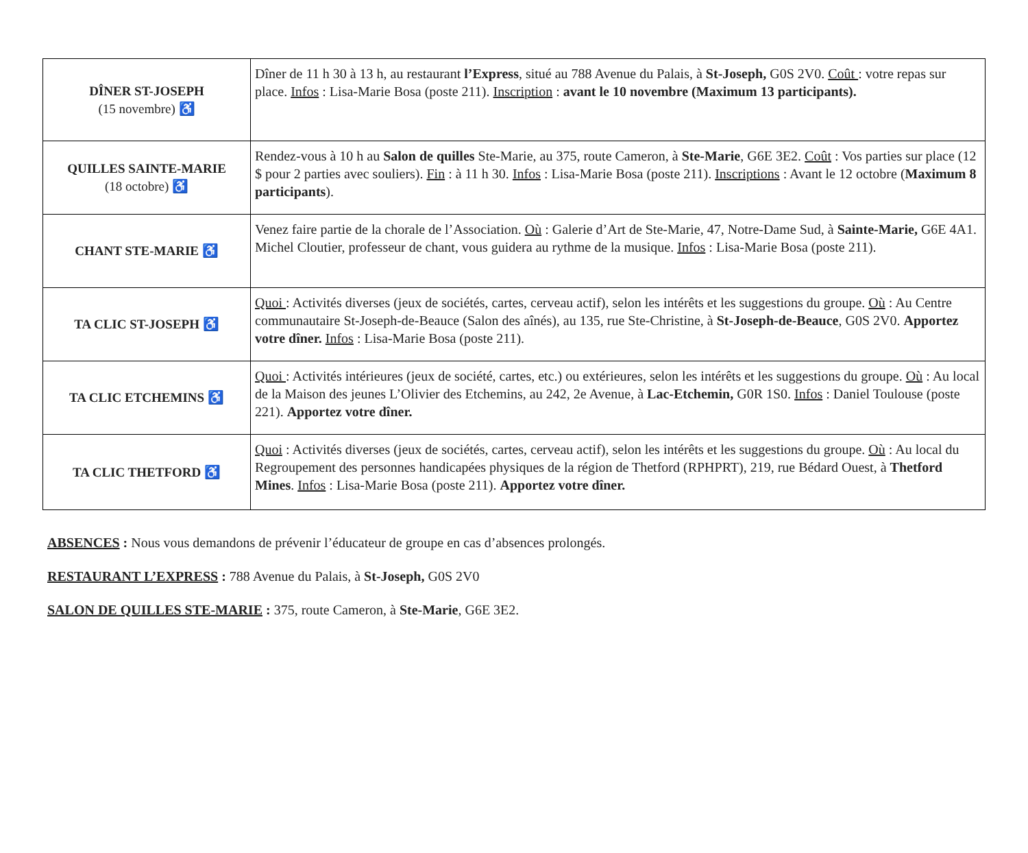| DÎNER ST-JOSEPH (15 novembre) ♿ | Dîner de 11 h 30 à 13 h, au restaurant l’Express , situé au 788 Avenue du Palais, à St-Joseph, G0S 2V0. Coût : votre repas sur place. Infos : Lisa-Marie Bosa (poste 211). Inscription : avant le 10 novembre (Maximum 13 participants). |
| QUILLES SAINTE-MARIE (18 octobre) ♿ | Rendez-vous à 10 h au Salon de quilles Ste-Marie, au 375, route Cameron, à Ste-Marie , G6E 3E2. Coût : Vos parties sur place (12 $ pour 2 parties avec souliers). Fin : à 11 h 30. Infos : Lisa-Marie Bosa (poste 211). Inscriptions : Avant le 12 octobre ( Maximum 8 participants ). |
| CHANT STE-MARIE ♿ | Venez faire partie de la chorale de l’Association. Où : Galerie d’Art de Ste-Marie, 47, Notre-Dame Sud, à Sainte-Marie, G6E 4A1. Michel Cloutier, professeur de chant, vous guidera au rythme de la musique. Infos : Lisa-Marie Bosa (poste 211). |
| TA CLIC ST-JOSEPH ♿ | Quoi : Activités diverses (jeux de sociétés, cartes, cerveau actif), selon les intérêts et les suggestions du groupe. Où : Au Centre communautaire St-Joseph-de-Beauce (Salon des aînés), au 135, rue Ste-Christine, à St-Joseph-de-Beauce , G0S 2V0. Apportez votre dîner. Infos : Lisa-Marie Bosa (poste 211). |
| TA CLIC ETCHEMINS ♿ | Quoi : Activités intérieures (jeux de société, cartes, etc.) ou extérieures, selon les intérêts et les suggestions du groupe. Où : Au local de la Maison des jeunes L’Olivier des Etchemins, au 242, 2e Avenue, à Lac-Etchemin, G0R 1S0. Infos : Daniel Toulouse (poste 221). Apportez votre dîner. |
| TA CLIC THETFORD ♿ | Quoi : Activités diverses (jeux de sociétés, cartes, cerveau actif), selon les intérêts et les suggestions du groupe. Où : Au local du Regroupement des personnes handicapées physiques de la région de Thetford (RPHPRT), 219, rue Bédard Ouest, à Thetford Mines . Infos : Lisa-Marie Bosa (poste 211). Apportez votre dîner. |
ABSENCES : Nous vous demandons de prévenir l’éducateur de groupe en cas d’absences prolongés.
RESTAURANT L’EXPRESS : 788 Avenue du Palais, à St-Joseph, G0S 2V0
SALON DE QUILLES STE-MARIE : 375, route Cameron, à Ste-Marie, G6E 3E2.